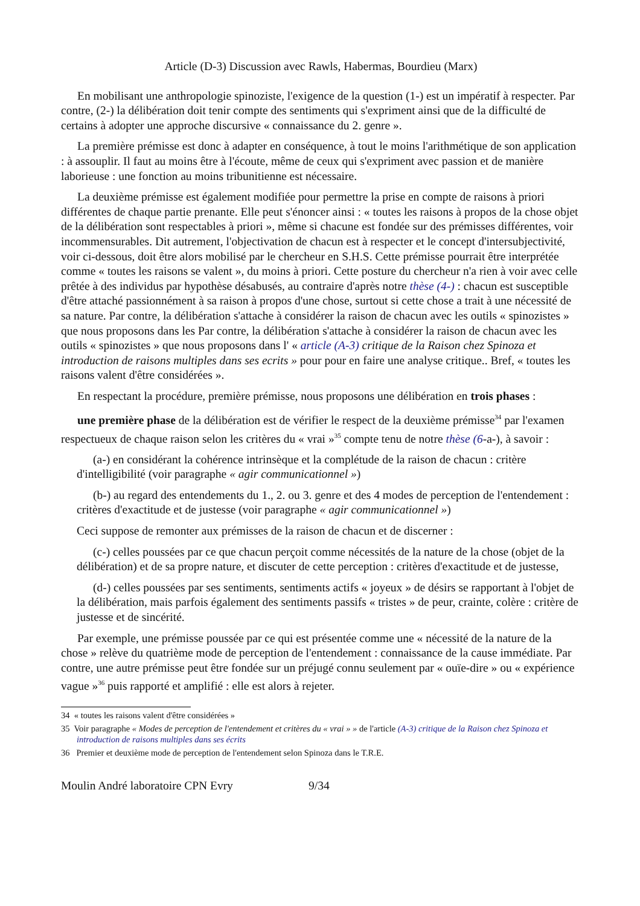Article (D-3) Discussion avec Rawls, Habermas, Bourdieu (Marx)
En mobilisant une anthropologie spinoziste, l'exigence de la question (1-) est un impératif à respecter. Par contre, (2-) la délibération doit tenir compte des sentiments qui s'expriment ainsi que de la difficulté de certains à adopter une approche discursive « connaissance du 2. genre ».
La première prémisse est donc à adapter en conséquence, à tout le moins l'arithmétique de son application : à assouplir. Il faut au moins être à l'écoute, même de ceux qui s'expriment avec passion et de manière laborieuse : une fonction au moins tribunitienne est nécessaire.
La deuxième prémisse est également modifiée pour permettre la prise en compte de raisons à priori différentes de chaque partie prenante. Elle peut s'énoncer ainsi : « toutes les raisons à propos de la chose objet de la délibération sont respectables à priori », même si chacune est fondée sur des prémisses différentes, voir incommensurables. Dit autrement, l'objectivation de chacun est à respecter et le concept d'intersubjectivité, voir ci-dessous, doit être alors mobilisé par le chercheur en S.H.S. Cette prémisse pourrait être interprétée comme « toutes les raisons se valent », du moins à priori. Cette posture du chercheur n'a rien à voir avec celle prêtée à des individus par hypothèse désabusés, au contraire d'après notre thèse (4-) : chacun est susceptible d'être attaché passionnément à sa raison à propos d'une chose, surtout si cette chose a trait à une nécessité de sa nature. Par contre, la délibération s'attache à considérer la raison de chacun avec les outils « spinozistes » que nous proposons dans les Par contre, la délibération s'attache à considérer la raison de chacun avec les outils « spinozistes » que nous proposons dans l' « article (A-3) critique de la Raison chez Spinoza et introduction de raisons multiples dans ses ecrits » pour pour en faire une analyse critique.. Bref, « toutes les raisons valent d'être considérées ».
En respectant la procédure, première prémisse, nous proposons une délibération en trois phases :
une première phase de la délibération est de vérifier le respect de la deuxième prémisse<sup>34</sup> par l'examen respectueux de chaque raison selon les critères du « vrai »<sup>35</sup> compte tenu de notre thèse (6-a-), à savoir :
(a-) en considérant la cohérence intrinsèque et la complétude de la raison de chacun : critère d'intelligibilité (voir paragraphe « agir communicationnel »)
(b-) au regard des entendements du 1., 2. ou 3. genre et des 4 modes de perception de l'entendement : critères d'exactitude et de justesse (voir paragraphe « agir communicationnel »)
Ceci suppose de remonter aux prémisses de la raison de chacun et de discerner :
(c-) celles poussées par ce que chacun perçoit comme nécessités de la nature de la chose (objet de la délibération) et de sa propre nature, et discuter de cette perception : critères d'exactitude et de justesse,
(d-) celles poussées par ses sentiments, sentiments actifs « joyeux » de désirs se rapportant à l'objet de la délibération, mais parfois également des sentiments passifs « tristes » de peur, crainte, colère : critère de justesse et de sincérité.
Par exemple, une prémisse poussée par ce qui est présentée comme une « nécessité de la nature de la chose » relève du quatrième mode de perception de l'entendement : connaissance de la cause immédiate. Par contre, une autre prémisse peut être fondée sur un préjugé connu seulement par « ouïe-dire » ou « expérience vague »<sup>36</sup> puis rapporté et amplifié : elle est alors à rejeter.
34 « toutes les raisons valent d'être considérées »
35 Voir paragraphe « Modes de perception de l'entendement et critères du « vrai » » de l'article (A-3) critique de la Raison chez Spinoza et introduction de raisons multiples dans ses écrits
36 Premier et deuxième mode de perception de l'entendement selon Spinoza dans le T.R.E.
Moulin André laboratoire CPN Evry 9/34